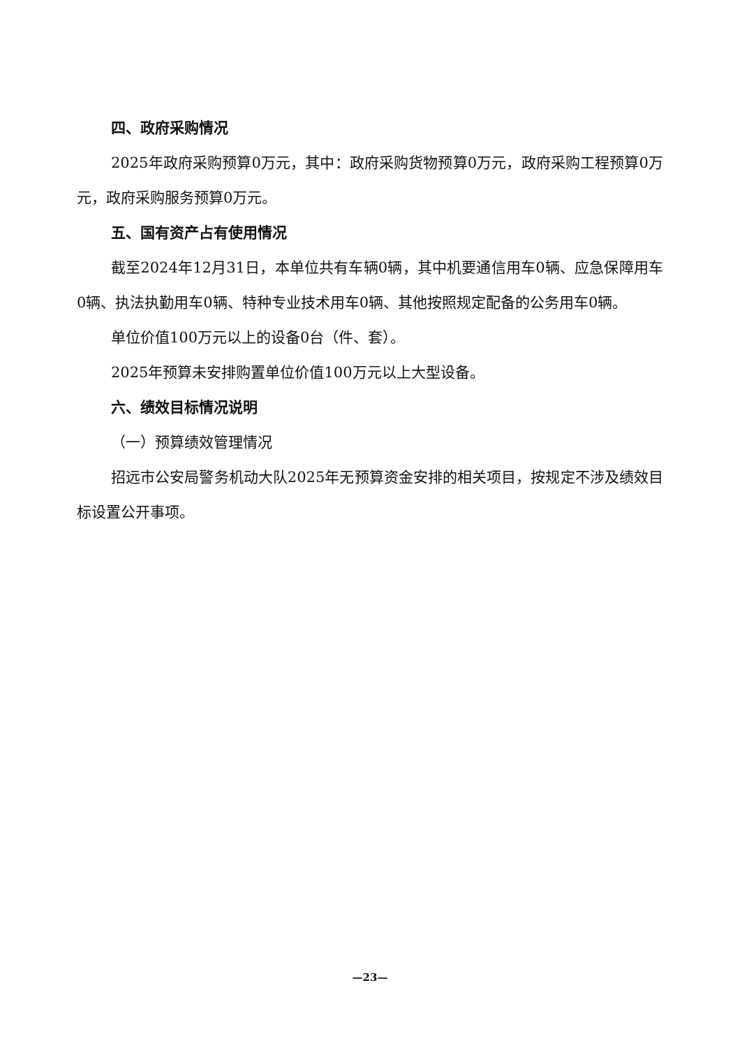四、政府采购情况
2025年政府采购预算0万元，其中：政府采购货物预算0万元，政府采购工程预算0万元，政府采购服务预算0万元。
五、国有资产占有使用情况
截至2024年12月31日，本单位共有车辆0辆，其中机要通信用车0辆、应急保障用车0辆、执法执勤用车0辆、特种专业技术用车0辆、其他按照规定配备的公务用车0辆。
单位价值100万元以上的设备0台（件、套）。
2025年预算未安排购置单位价值100万元以上大型设备。
六、绩效目标情况说明
（一）预算绩效管理情况
招远市公安局警务机动大队2025年无预算资金安排的相关项目，按规定不涉及绩效目标设置公开事项。
—23—